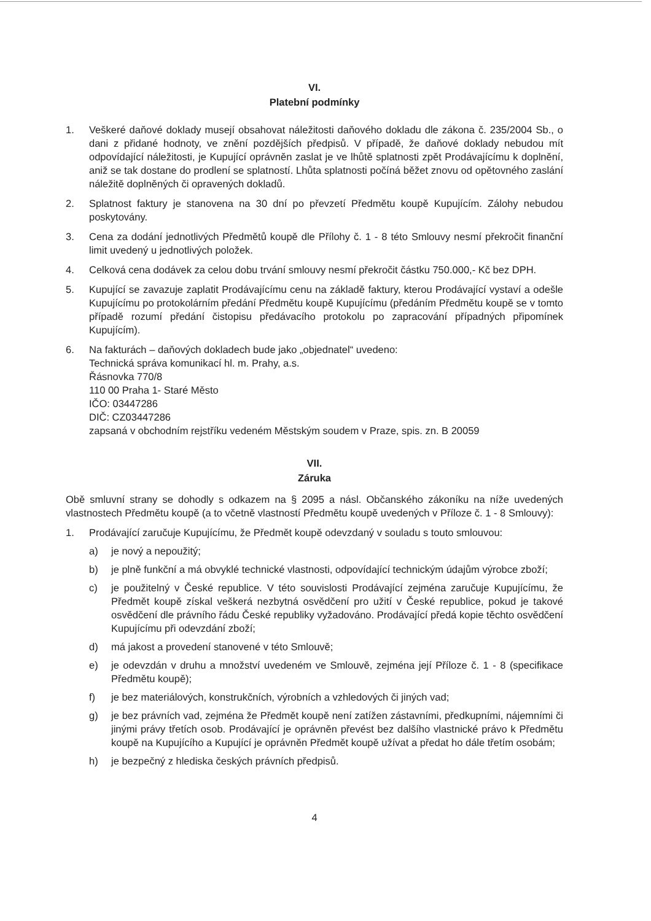VI.
Platební podmínky
1. Veškeré daňové doklady musejí obsahovat náležitosti daňového dokladu dle zákona č. 235/2004 Sb., o dani z přidané hodnoty, ve znění pozdějších předpisů. V případě, že daňové doklady nebudou mít odpovídající náležitosti, je Kupující oprávněn zaslat je ve lhůtě splatnosti zpět Prodávajícímu k doplnění, aniž se tak dostane do prodlení se splatností. Lhůta splatnosti počíná běžet znovu od opětovného zaslání náležitě doplněných či opravených dokladů.
2. Splatnost faktury je stanovena na 30 dní po převzetí Předmětu koupě Kupujícím. Zálohy nebudou poskytovány.
3. Cena za dodání jednotlivých Předmětů koupě dle Přílohy č. 1 - 8 této Smlouvy nesmí překročit finanční limit uvedený u jednotlivých položek.
4. Celková cena dodávek za celou dobu trvání smlouvy nesmí překročit částku 750.000,- Kč bez DPH.
5. Kupující se zavazuje zaplatit Prodávajícímu cenu na základě faktury, kterou Prodávající vystaví a odešle Kupujícímu po protokolárním předání Předmětu koupě Kupujícímu (předáním Předmětu koupě se v tomto případě rozumí předání čistopisu předávacího protokolu po zapracování případných připomínek Kupujícím).
6. Na fakturách – daňových dokladech bude jako „objednatel“ uvedeno:
Technická správa komunikací hl. m. Prahy, a.s.
Řásnovka 770/8
110 00 Praha 1- Staré Město
IČO: 03447286
DIČ: CZ03447286
zapsaná v obchodním rejstříku vedeném Městským soudem v Praze, spis. zn. B 20059
VII.
Záruka
Obě smluvní strany se dohodly s odkazem na § 2095 a násl. Občanského zákoníku na níže uvedených vlastnostech Předmětu koupě (a to včetně vlastností Předmětu koupě uvedených v Příloze č. 1 - 8 Smlouvy):
1. Prodávající zaručuje Kupujícímu, že Předmět koupě odevzdaný v souladu s touto smlouvou:
a) je nový a nepoužitý;
b) je plně funkční a má obvyklé technické vlastnosti, odpovídající technickým údajům výrobce zboží;
c) je použitelný v České republice. V této souvislosti Prodávající zejména zaručuje Kupujícímu, že Předmět koupě získal veškerá nezbytná osvědčení pro užití v České republice, pokud je takové osvědčení dle právního řádu České republiky vyžadováno. Prodávající předá kopie těchto osvědčení Kupujícímu při odevzdání zboží;
d) má jakost a provedení stanovené v této Smlouvě;
e) je odevzdán v druhu a množství uvedeném ve Smlouvě, zejména její Příloze č. 1 - 8 (specifikace Předmětu koupě);
f) je bez materiálových, konstrukčních, výrobních a vzhledových či jiných vad;
g) je bez právních vad, zejména že Předmět koupě není zatížen zástavními, předkupními, nájemními či jinými právy třetích osob. Prodávající je oprávněn převést bez dalšího vlastnické právo k Předmětu koupě na Kupujícího a Kupující je oprávněn Předmět koupě užívat a předat ho dále třetím osobám;
h) je bezpečný z hlediska českých právních předpisů.
4